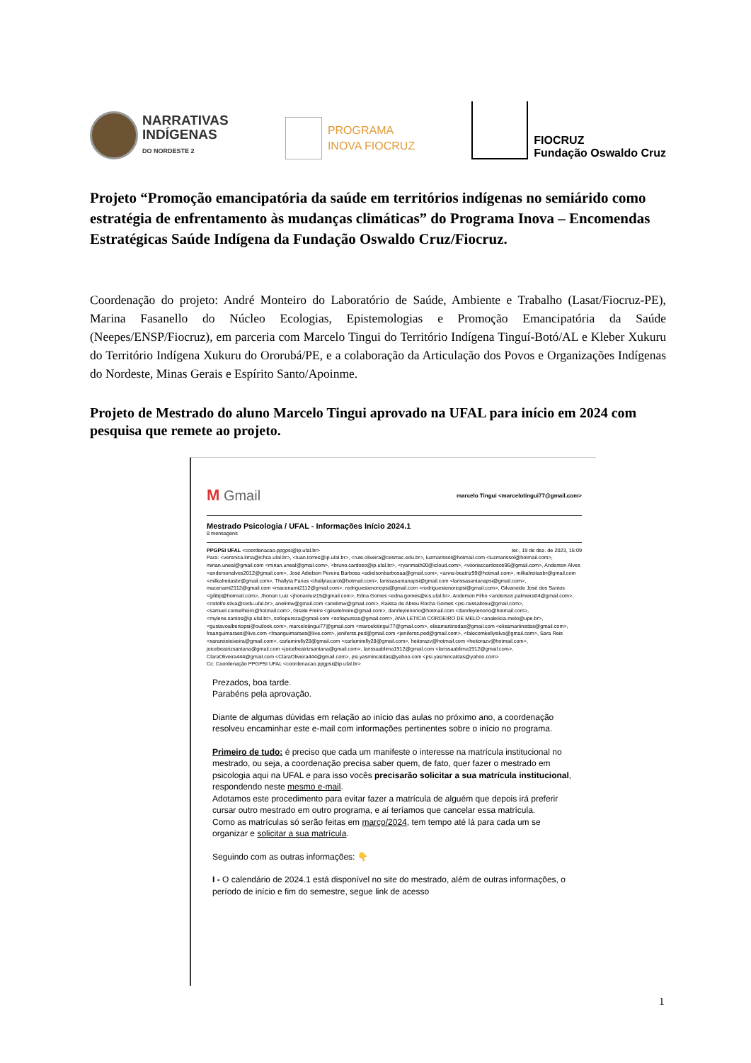NARRATIVAS
INDÍGENAS
DO NORDESTE 2
PROGRAMA
INOVA FIOCRUZ
FIOCRUZ
Fundação Oswaldo Cruz
Projeto “Promoção emancipatória da saúde em territórios indígenas no semiárido como estratégia de enfrentamento às mudanças climáticas” do Programa Inova – Encomendas Estratégicas Saúde Indígena da Fundação Oswaldo Cruz/Fiocruz.
Coordenação do projeto: André Monteiro do Laboratório de Saúde, Ambiente e Trabalho (Lasat/Fiocruz-PE), Marina Fasanello do Núcleo Ecologias, Epistemologias e Promoção Emancipatória da Saúde (Neepes/ENSP/Fiocruz), em parceria com Marcelo Tingui do Território Indígena Tinguí-Botó/AL e Kleber Xukuru do Território Indígena Xukuru do Ororubá/PE, e a colaboração da Articulação dos Povos e Organizações Indígenas do Nordeste, Minas Gerais e Espírito Santo/Apoinme.
Projeto de Mestrado do aluno Marcelo Tingui aprovado na UFAL para início em 2024 com pesquisa que remete ao projeto.
M Gmail marcelo Tingui <marcelotingui77@gmail.com>
Mestrado Psicologia / UFAL - Informações Início 2024.1
8 mensagens
PPGPSI UFAL <coordenacao.ppgpsi@ip.ufal.br> ter., 19 de dez. de 2023, 15:09
Para: <veronica.lima@ichca.ufal.br>, <luan.torres@ip.ufal.br>, <rute.oliveira@cesmac.edu.br>, luzmarissol@hotmail.com <luzmarissol@hotmail.com>, mirian.uneal@gmail.com <mirian.uneal@gmail.com>, <bruno.cardoso@ip.ufal.br>, <ryanmath00@icloud.com>, <vitoriaccardosos96@gmail.com>, Anderson Alves <andersonalves2012@gmail.com>, José Adielson Pereira Barbosa <adielsonbarbosaa@gmail.com>, <anna-beatriz99@hotmail.com>, milkafreitasbr@gmail.com <milkafreitasbr@gmail.com>, Thallyta Farias <thallytacarol@hotmail.com>, larissasantanapsi@gmail.com <larissasantanapsi@gmail.com>, macenamt2112@gmail.com <macenamt2112@gmail.com>, rodriguestenoriopsi@gmail.com <rodriguestenoriopsi@gmail.com>, Gilvaneide José dos Santos <gilibp@hotmail.com>, Jhonan Luiz <jhonanluiz15@gmail.com>, Edna Gomes <edna.gomes@ics.ufal.br>, Anderson Filho <anderson.palmeira04@gmail.com>, <rodolfo.silva@cedu.ufal.br>, anelimw@gmail.com <anelimw@gmail.com>, Raissa de Abreu Rocha Gomes <psi.raissabreu@gmail.com>, <samuel.conselheiro@hotmail.com>, Gisele Freire <giiselefreire@gmail.com>, danrleytenorio@hotmail.com <danrleytenorio@hotmail.com>, <mylene.santos@ip.ufal.br>, sofiapureza@gmail.com <sofiapureza@gmail.com>, ANA LETICIA CORDEIRO DE MELO <analeticia.melo@upe.br>, <gustavoalbertopsi@outlook.com>, marcelotingui77@gmail.com <marcelotingui77@gmail.com>, elisamartinsdas@gmail.com <elisamartinsdas@gmail.com>, fraanguimaraes@live.com <fraanguimaraes@live.com>, jeniferss.ped@gmail.com <jeniferss.ped@gmail.com>, <falecomkellysilva@gmail.com>, Sara Reis <sarareisteixeira@gmail.com>, carlamirelly28@gmail.com <carlamirelly28@gmail.com>, heitorazv@hotmail.com <heitorazv@hotmail.com>, joicebeatrizsantana@gmail.com <joicebeatrizsantana@gmail.com>, larissaablima1912@gmail.com <larissaablima1912@gmail.com>, ClaraOliveira444@gmail.com <ClaraOliveira444@gmail.com>, psi.yasmincaldas@yahoo.com <psi.yasmincaldas@yahoo.com>
Cc: Coordenação PPGPSI UFAL <coordenacao.ppgpsi@ip.ufal.br>
Prezados, boa tarde.
Parabéns pela aprovação.
Diante de algumas dúvidas em relação ao início das aulas no próximo ano, a coordenação resolveu encaminhar este e-mail com informações pertinentes sobre o início no programa.
Primeiro de tudo: é preciso que cada um manifeste o interesse na matrícula institucional no mestrado, ou seja, a coordenação precisa saber quem, de fato, quer fazer o mestrado em psicologia aqui na UFAL e para isso vocês precisarão solicitar a sua matrícula institucional, respondendo neste mesmo e-mail.
Adotamos este procedimento para evitar fazer a matrícula de alguém que depois irá preferir cursar outro mestrado em outro programa, e aí teríamos que cancelar essa matrícula.
Como as matrículas só serão feitas em março/2024, tem tempo até lá para cada um se organizar e solicitar a sua matrícula.
Seguindo com as outras informações: 👇
I - O calendário de 2024.1 está disponível no site do mestrado, além de outras informações, o período de início e fim do semestre, segue link de acesso
1